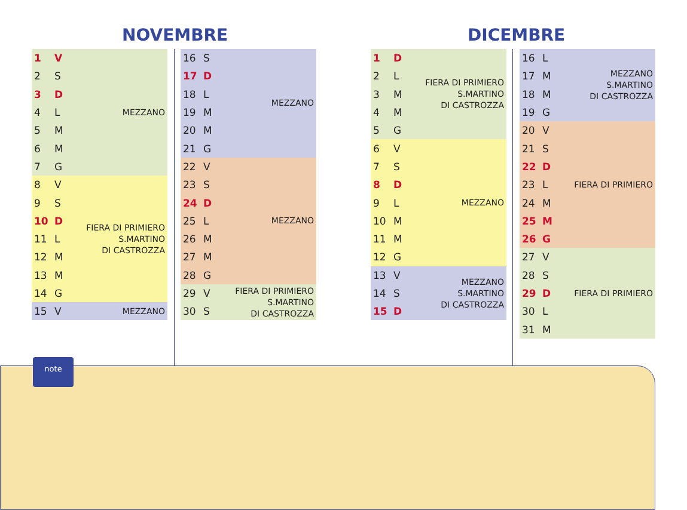NOVEMBRE DICEMBRE
| 1 | V | MEZZANO |
| 2 | S | |
| 3 | D | |
| 4 | L | |
| 5 | M | |
| 6 | M | |
| 7 | G | |
| 8 | V | FIERA DI PRIMIERO S.MARTINO DI CASTROZZA |
| 9 | S | |
| 10 | D | |
| 11 | L | |
| 12 | M | |
| 13 | M | |
| 14 | G | |
| 15 | V | MEZZANO |
| 16 | S | MEZZANO |
| 17 | D | |
| 18 | L | |
| 19 | M | |
| 20 | M | |
| 21 | G | |
| 22 | V | MEZZANO |
| 23 | S | |
| 24 | D | |
| 25 | L | |
| 26 | M | |
| 27 | M | |
| 28 | G | |
| 29 | V | FIERA DI PRIMIERO S.MARTINO DI CASTROZZA |
| 30 | S | |
| 1 | D | FIERA DI PRIMIERO S.MARTINO DI CASTROZZA |
| 2 | L | |
| 3 | M | |
| 4 | M | |
| 5 | G | |
| 6 | V | MEZZANO |
| 7 | S | |
| 8 | D | |
| 9 | L | |
| 10 | M | |
| 11 | M | |
| 12 | G | |
| 13 | V | MEZZANO S.MARTINO DI CASTROZZA |
| 14 | S | |
| 15 | D | |
| 16 | L | MEZZANO S.MARTINO DI CASTROZZA |
| 17 | M | |
| 18 | M | |
| 19 | G | |
| 20 | V | FIERA DI PRIMIERO |
| 21 | S | |
| 22 | D | |
| 23 | L | |
| 24 | M | |
| 25 | M | |
| 26 | G | |
| 27 | V | FIERA DI PRIMIERO |
| 28 | S | |
| 29 | D | |
| 30 | L | |
| 31 | M | |
note